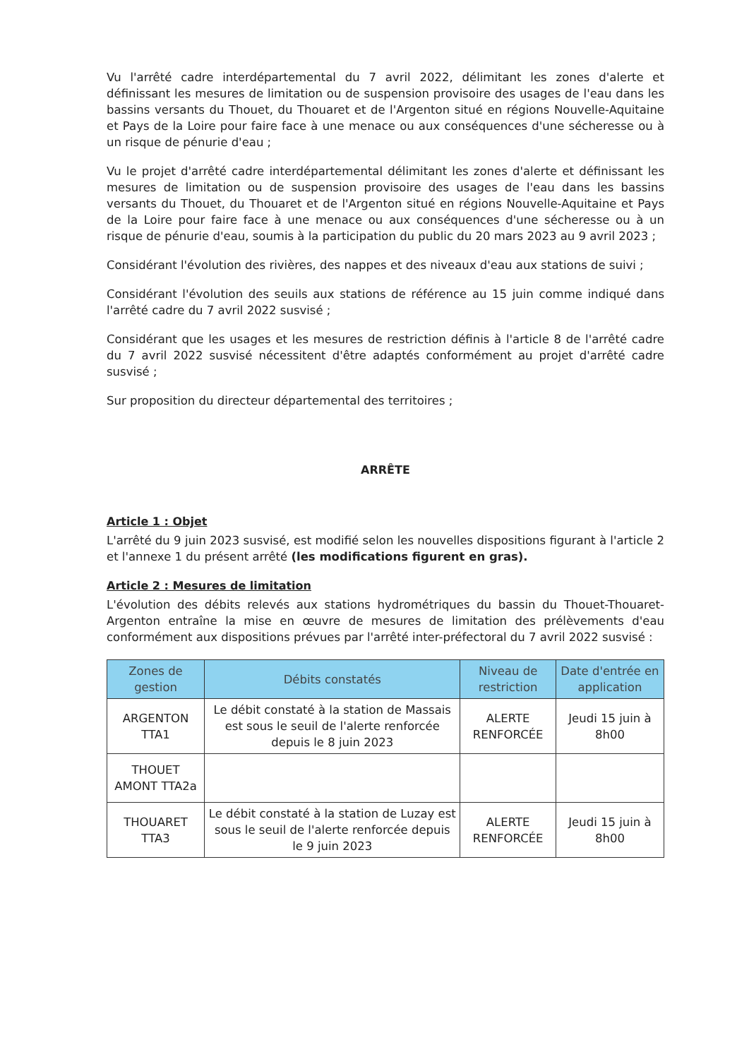Vu l'arrêté cadre interdépartemental du 7 avril 2022, délimitant les zones d'alerte et définissant les mesures de limitation ou de suspension provisoire des usages de l'eau dans les bassins versants du Thouet, du Thouaret et de l'Argenton situé en régions Nouvelle-Aquitaine et Pays de la Loire pour faire face à une menace ou aux conséquences d'une sécheresse ou à un risque de pénurie d'eau ;
Vu le projet d'arrêté cadre interdépartemental délimitant les zones d'alerte et définissant les mesures de limitation ou de suspension provisoire des usages de l'eau dans les bassins versants du Thouet, du Thouaret et de l'Argenton situé en régions Nouvelle-Aquitaine et Pays de la Loire pour faire face à une menace ou aux conséquences d'une sécheresse ou à un risque de pénurie d'eau, soumis à la participation du public du 20 mars 2023 au 9 avril 2023 ;
Considérant l'évolution des rivières, des nappes et des niveaux d'eau aux stations de suivi ;
Considérant l'évolution des seuils aux stations de référence au 15 juin comme indiqué dans l'arrêté cadre du 7 avril 2022 susvisé ;
Considérant que les usages et les mesures de restriction définis à l'article 8 de l'arrêté cadre du 7 avril 2022 susvisé nécessitent d'être adaptés conformément au projet d'arrêté cadre susvisé ;
Sur proposition du directeur départemental des territoires ;
ARRÊTE
Article 1 : Objet
L'arrêté du 9 juin 2023 susvisé, est modifié selon les nouvelles dispositions figurant à l'article 2 et l'annexe 1 du présent arrêté (les modifications figurent en gras).
Article 2 : Mesures de limitation
L'évolution des débits relevés aux stations hydrométriques du bassin du Thouet-Thouaret-Argenton entraîne la mise en œuvre de mesures de limitation des prélèvements d'eau conformément aux dispositions prévues par l'arrêté inter-préfectoral du 7 avril 2022 susvisé :
| Zones de gestion | Débits constatés | Niveau de restriction | Date d'entrée en application |
| --- | --- | --- | --- |
| ARGENTON TTA1 | Le débit constaté à la station de Massais est sous le seuil de l'alerte renforcée depuis le 8 juin 2023 | ALERTE RENFORCÉE | Jeudi 15 juin à 8h00 |
| THOUET AMONT TTA2a | | | |
| THOUARET TTA3 | Le débit constaté à la station de Luzay est sous le seuil de l'alerte renforcée depuis le 9 juin 2023 | ALERTE RENFORCÉE | Jeudi 15 juin à 8h00 |